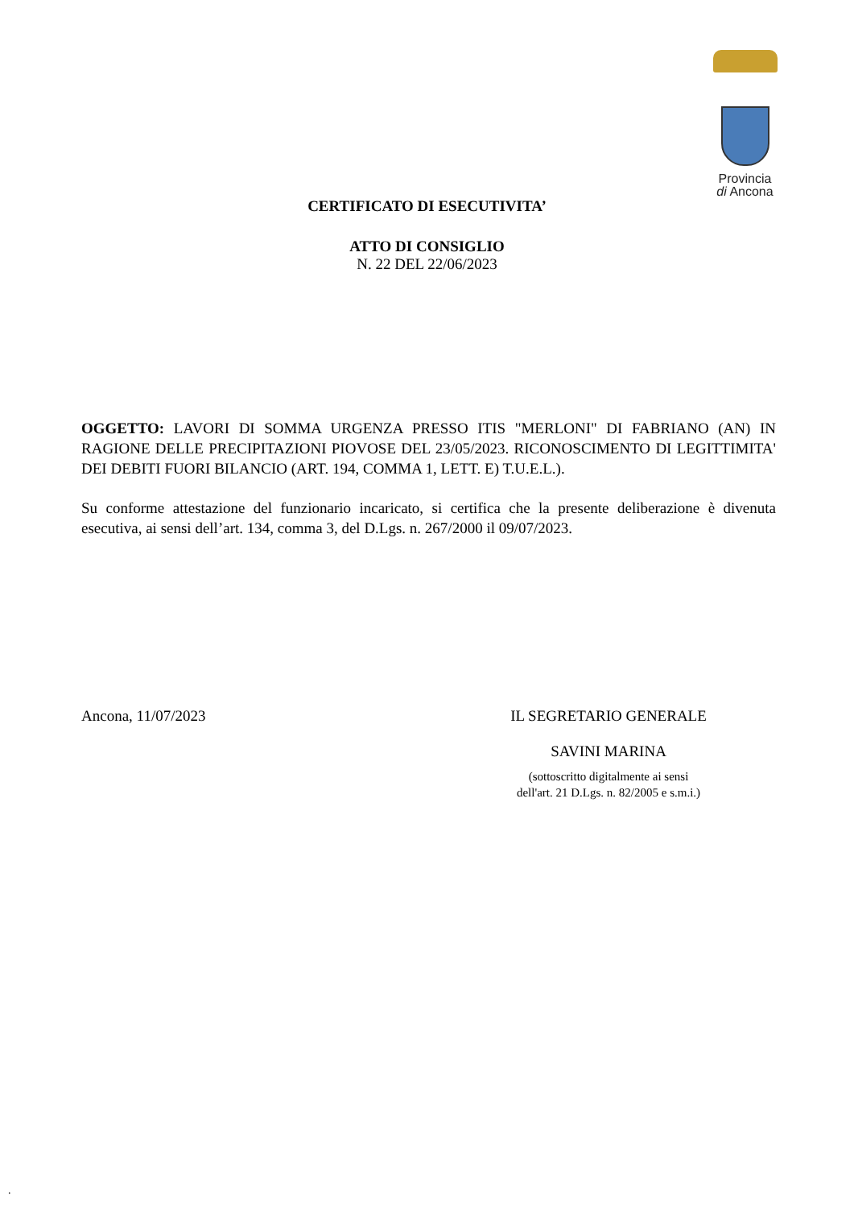Provincia
di Ancona
CERTIFICATO DI ESECUTIVITA’
ATTO DI CONSIGLIO
N. 22 DEL 22/06/2023
OGGETTO: LAVORI DI SOMMA URGENZA PRESSO ITIS "MERLONI" DI FABRIANO (AN) IN RAGIONE DELLE PRECIPITAZIONI PIOVOSE DEL 23/05/2023. RICONOSCIMENTO DI LEGITTIMITA' DEI DEBITI FUORI BILANCIO (ART. 194, COMMA 1, LETT. E) T.U.E.L.).
Su conforme attestazione del funzionario incaricato, si certifica che la presente deliberazione è divenuta esecutiva, ai sensi dell’art. 134, comma 3, del D.Lgs. n. 267/2000 il 09/07/2023.
Ancona, 11/07/2023 IL SEGRETARIO GENERALE
SAVINI MARINA
(sottoscritto digitalmente ai sensi
dell'art. 21 D.Lgs. n. 82/2005 e s.m.i.)
.